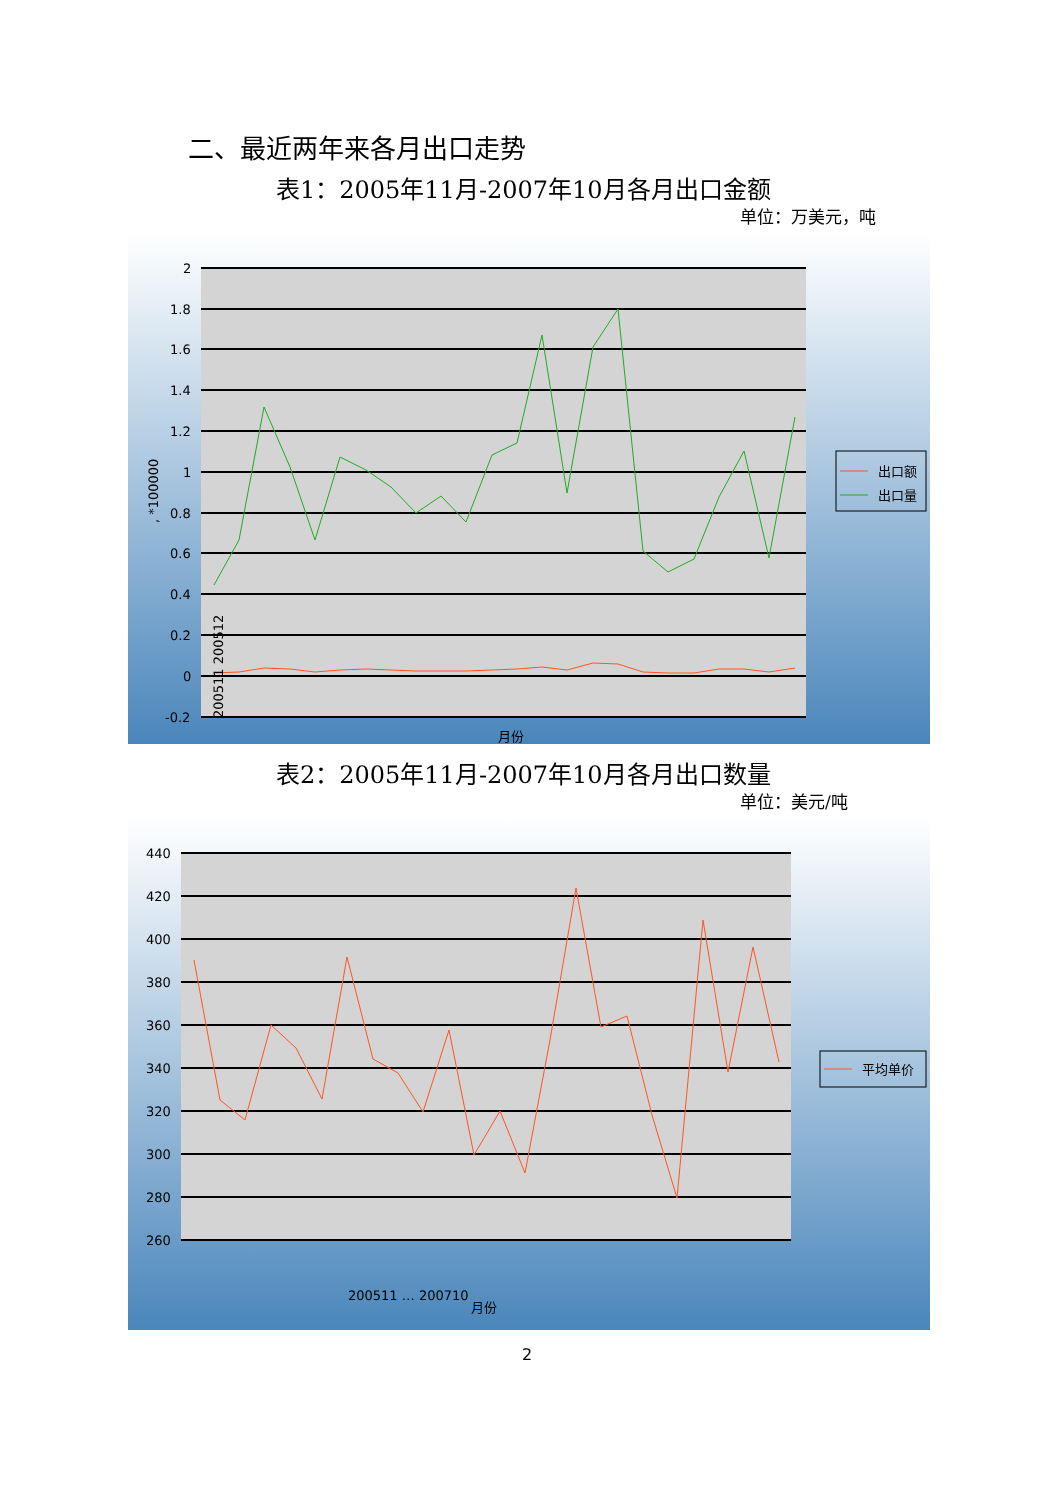二、最近两年来各月出口走势
表1：2005年11月-2007年10月各月出口金额
单位：万美元，吨
2
1.8
1.6
1.4
1.2
1
0.8
0.6
0.4
0.2
0
-0.2
, *100000
200511 200512
月份
出口额
出口量
表2：2005年11月-2007年10月各月出口数量
单位：美元/吨
440
420
400
380
360
340
320
300
280
260
200511 … 200710
月份
平均单价
2